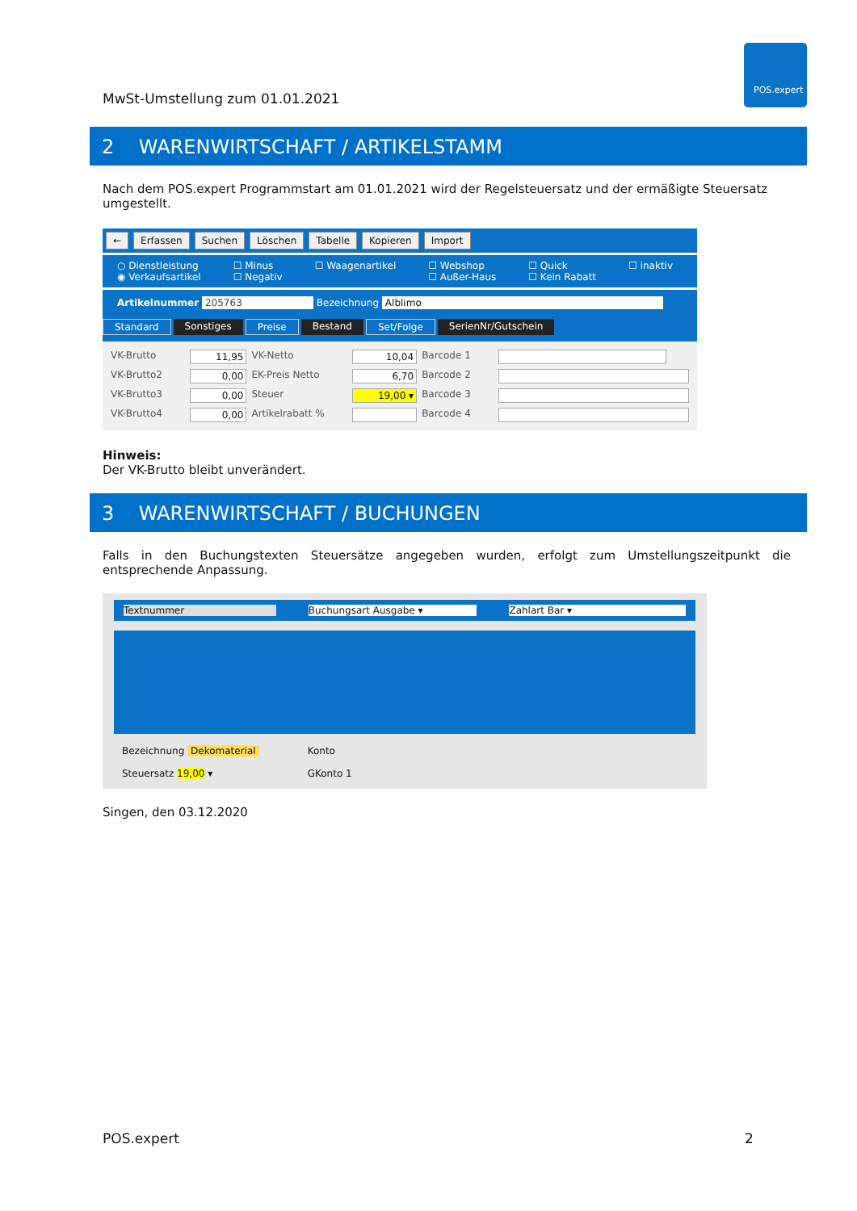MwSt-Umstellung zum 01.01.2021
POS.expert
2 WARENWIRTSCHAFT / ARTIKELSTAMM
Nach dem POS.expert Programmstart am 01.01.2021 wird der Regelsteuersatz und der ermäßigte Steuersatz umgestellt.
← Erfassen Suchen Löschen Tabelle Kopieren Import
○ Dienstleistung
◉ Verkaufsartikel
☐ Minus
☐ Negativ
☐ Waagenartikel ☐ Webshop
☐ Außer-Haus
☐ Quick
☐ Kein Rabatt
☐ inaktiv
Artikelnummer 205763 Bezeichnung Alblimo
Standard Sonstiges Preise Bestand Set/Folge SerienNr/Gutschein
VK-Brutto 11,95 VK-Netto 10,04 Barcode 1 VK-Brutto2 0,00 EK-Preis Netto 6,70 Barcode 2 VK-Brutto3 0,00 Steuer 19,00 ▾ Barcode 3 VK-Brutto4 0,00 Artikelrabatt % Barcode 4
Hinweis:
Der VK-Brutto bleibt unverändert.
3 WARENWIRTSCHAFT / BUCHUNGEN
Falls in den Buchungstexten Steuersätze angegeben wurden, erfolgt zum Umstellungszeitpunkt die entsprechende Anpassung.
Textnummer Buchungsart Ausgabe ▾ Zahlart Bar ▾
Bezeichnung Dekomaterial
Steuersatz 19,00 ▾
Konto
GKonto 1
Singen, den 03.12.2020
POS.expert 2